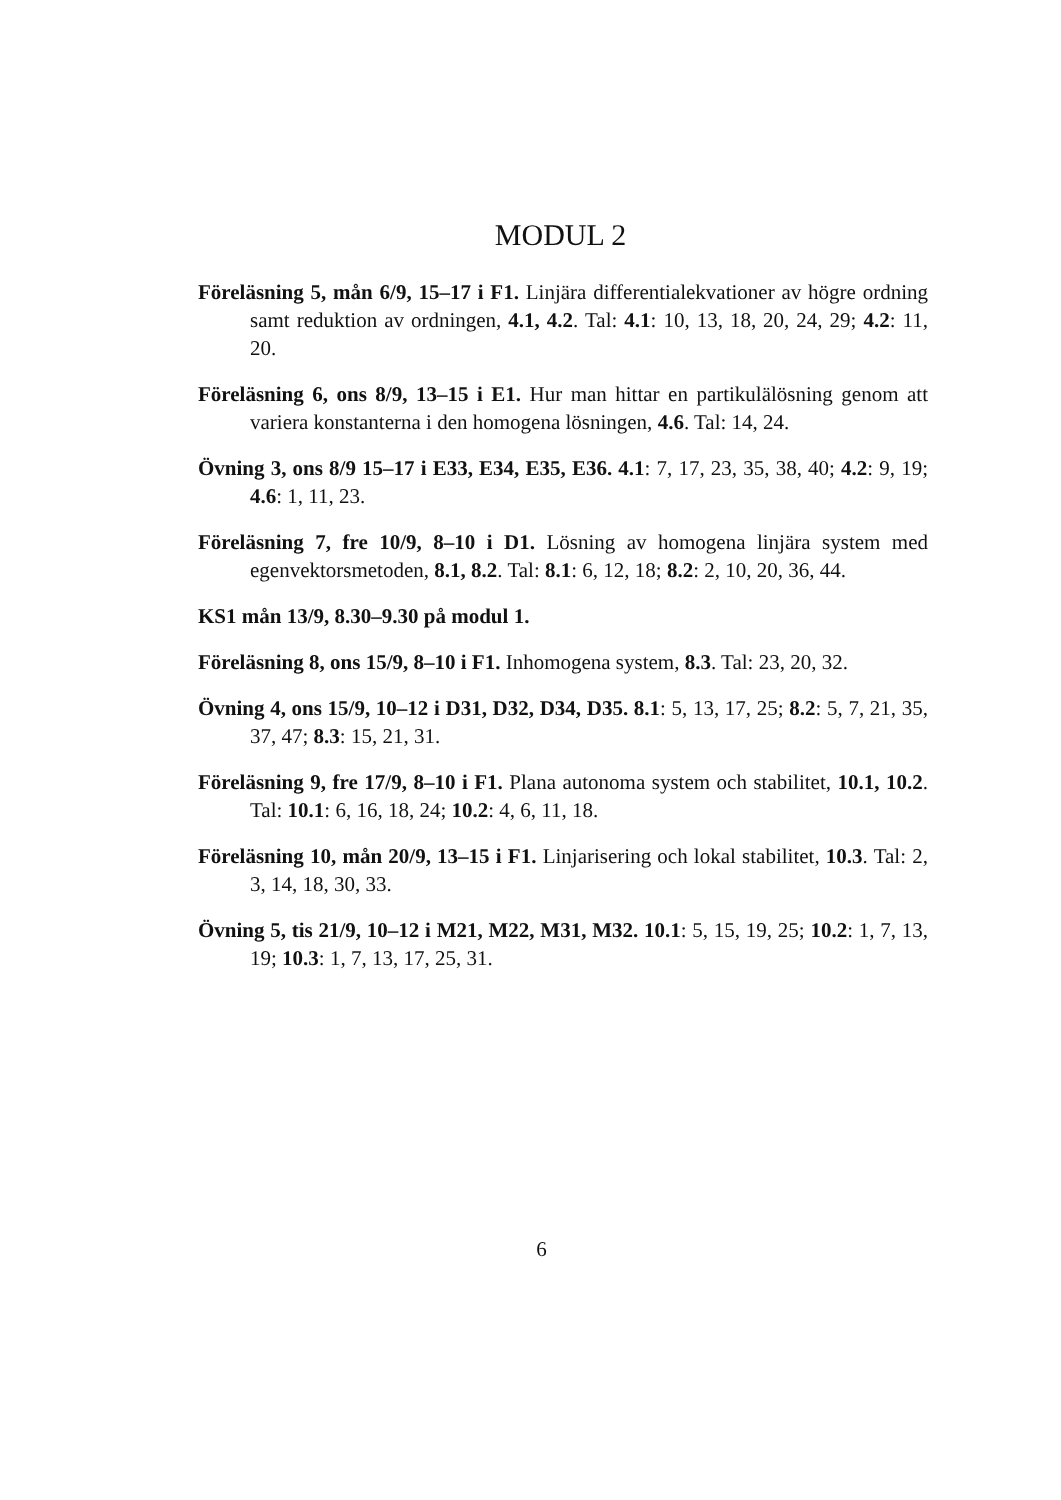MODUL 2
Föreläsning 5, mån 6/9, 15–17 i F1. Linjära differentialekvationer av högre ordning samt reduktion av ordningen, 4.1, 4.2. Tal: 4.1: 10, 13, 18, 20, 24, 29; 4.2: 11, 20.
Föreläsning 6, ons 8/9, 13–15 i E1. Hur man hittar en partikulälösning genom att variera konstanterna i den homogena lösningen, 4.6. Tal: 14, 24.
Övning 3, ons 8/9 15–17 i E33, E34, E35, E36. 4.1: 7, 17, 23, 35, 38, 40; 4.2: 9, 19; 4.6: 1, 11, 23.
Föreläsning 7, fre 10/9, 8–10 i D1. Lösning av homogena linjära system med egenvektorsmetoden, 8.1, 8.2. Tal: 8.1: 6, 12, 18; 8.2: 2, 10, 20, 36, 44.
KS1 mån 13/9, 8.30–9.30 på modul 1.
Föreläsning 8, ons 15/9, 8–10 i F1. Inhomogena system, 8.3. Tal: 23, 20, 32.
Övning 4, ons 15/9, 10–12 i D31, D32, D34, D35. 8.1: 5, 13, 17, 25; 8.2: 5, 7, 21, 35, 37, 47; 8.3: 15, 21, 31.
Föreläsning 9, fre 17/9, 8–10 i F1. Plana autonoma system och stabilitet, 10.1, 10.2. Tal: 10.1: 6, 16, 18, 24; 10.2: 4, 6, 11, 18.
Föreläsning 10, mån 20/9, 13–15 i F1. Linjarisering och lokal stabilitet, 10.3. Tal: 2, 3, 14, 18, 30, 33.
Övning 5, tis 21/9, 10–12 i M21, M22, M31, M32. 10.1: 5, 15, 19, 25; 10.2: 1, 7, 13, 19; 10.3: 1, 7, 13, 17, 25, 31.
6